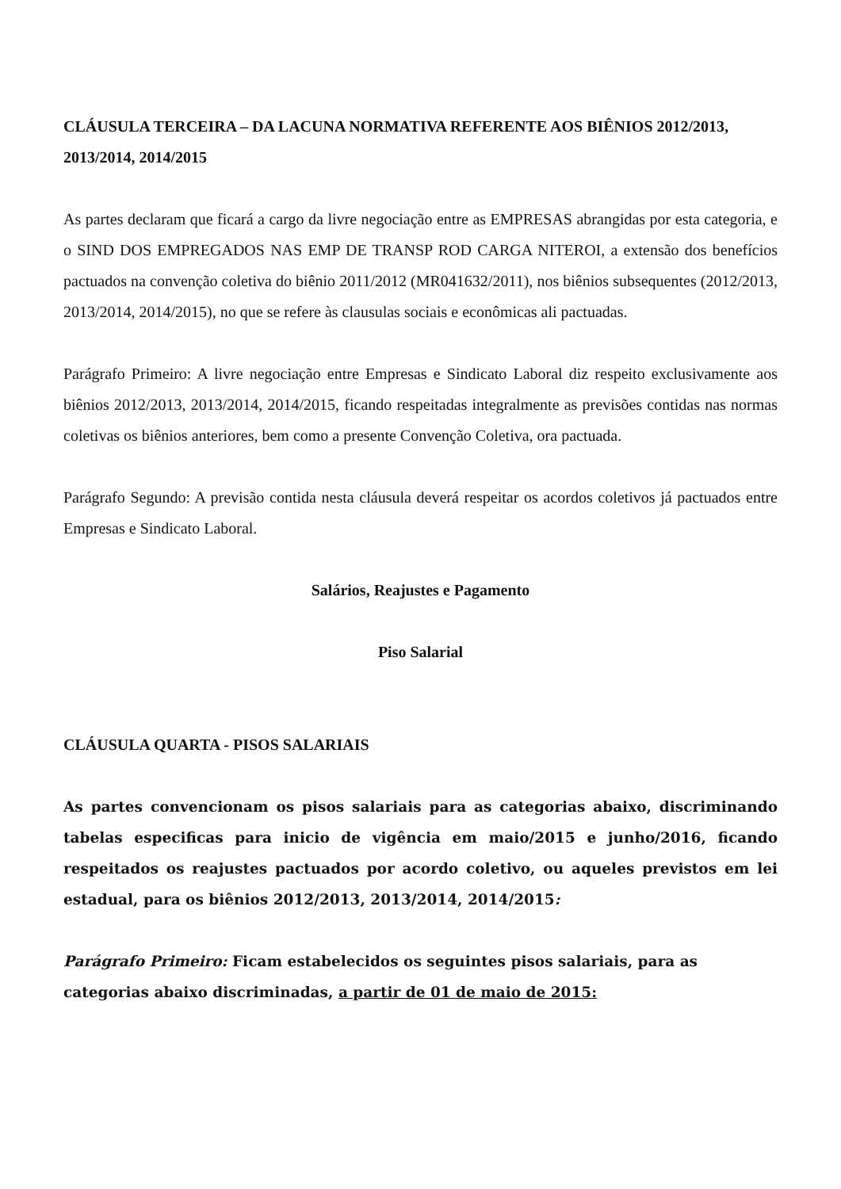CLÁUSULA TERCEIRA – DA LACUNA NORMATIVA REFERENTE AOS BIÊNIOS 2012/2013, 2013/2014, 2014/2015
As partes declaram que ficará a cargo da livre negociação entre as EMPRESAS abrangidas por esta categoria, e o SIND DOS EMPREGADOS NAS EMP DE TRANSP ROD CARGA NITEROI, a extensão dos benefícios pactuados na convenção coletiva do biênio 2011/2012 (MR041632/2011), nos biênios subsequentes (2012/2013, 2013/2014, 2014/2015), no que se refere às clausulas sociais e econômicas ali pactuadas.
Parágrafo Primeiro: A livre negociação entre Empresas e Sindicato Laboral diz respeito exclusivamente aos biênios 2012/2013, 2013/2014, 2014/2015, ficando respeitadas integralmente as previsões contidas nas normas coletivas os biênios anteriores, bem como a presente Convenção Coletiva, ora pactuada.
Parágrafo Segundo: A previsão contida nesta cláusula deverá respeitar os acordos coletivos já pactuados entre Empresas e Sindicato Laboral.
Salários, Reajustes e Pagamento
Piso Salarial
CLÁUSULA QUARTA - PISOS SALARIAIS
As partes convencionam os pisos salariais para as categorias abaixo, discriminando tabelas especificas para inicio de vigência em maio/2015 e junho/2016, ficando respeitados os reajustes pactuados por acordo coletivo, ou aqueles previstos em lei estadual, para os biênios 2012/2013, 2013/2014, 2014/2015:
Parágrafo Primeiro: Ficam estabelecidos os seguintes pisos salariais, para as categorias abaixo discriminadas, a partir de 01 de maio de 2015: